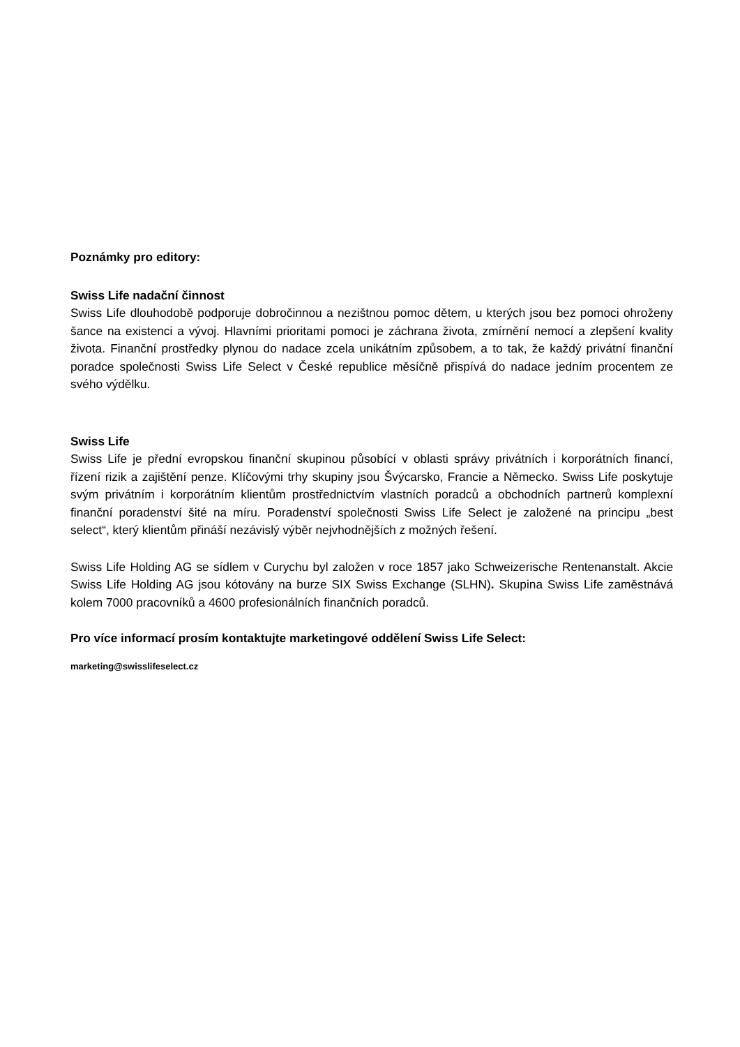Poznámky pro editory:
Swiss Life nadační činnost
Swiss Life dlouhodobě podporuje dobročinnou a nezištnou pomoc dětem, u kterých jsou bez pomoci ohroženy šance na existenci a vývoj. Hlavními prioritami pomoci je záchrana života, zmírnění nemocí a zlepšení kvality života. Finanční prostředky plynou do nadace zcela unikátním způsobem, a to tak, že každý privátní finanční poradce společnosti Swiss Life Select v České republice měsíčně přispívá do nadace jedním procentem ze svého výdělku.
Swiss Life
Swiss Life je přední evropskou finanční skupinou působící v oblasti správy privátních i korporátních financí, řízení rizik a zajištění penze. Klíčovými trhy skupiny jsou Švýcarsko, Francie a Německo. Swiss Life poskytuje svým privátním i korporátním klientům prostřednictvím vlastních poradců a obchodních partnerů komplexní finanční poradenství šité na míru. Poradenství společnosti Swiss Life Select je založené na principu „best select“, který klientům přináší nezávislý výběr nejvhodnějších z možných řešení.
Swiss Life Holding AG se sídlem v Curychu byl založen v roce 1857 jako Schweizerische Rentenanstalt. Akcie Swiss Life Holding AG jsou kótovány na burze SIX Swiss Exchange (SLHN). Skupina Swiss Life zaměstnává kolem 7000 pracovníků a 4600 profesionálních finančních poradců.
Pro více informací prosím kontaktujte marketingové oddělení Swiss Life Select:
marketing@swisslifeselect.cz